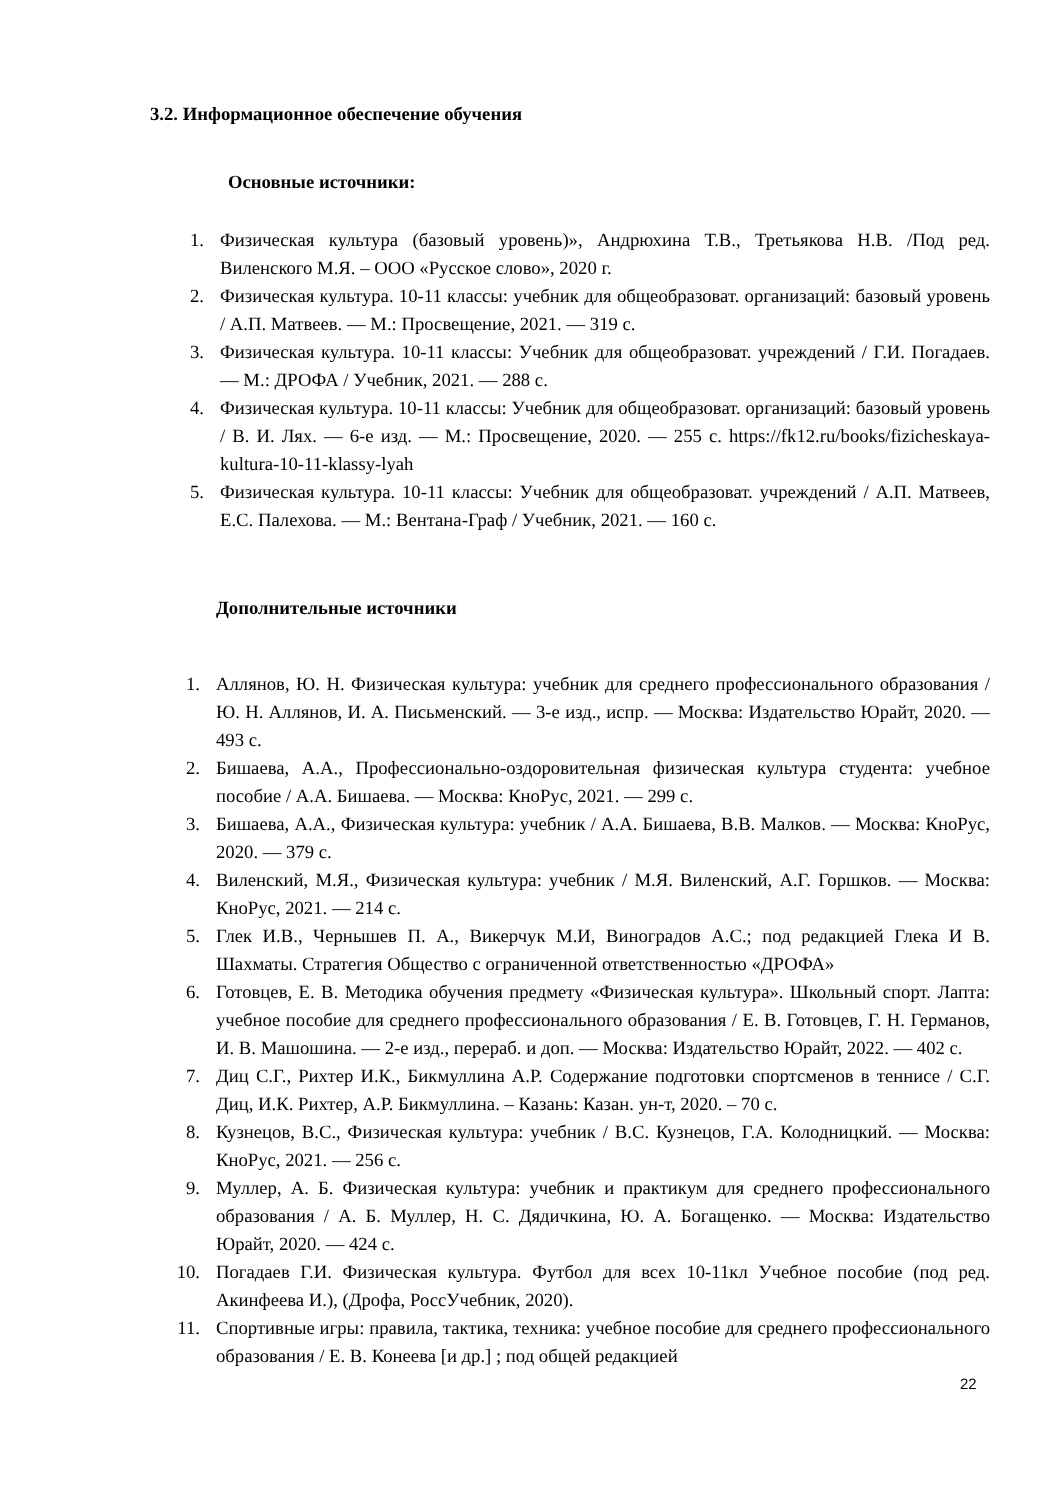3.2. Информационное обеспечение обучения
Основные источники:
1. Физическая культура (базовый уровень)», Андрюхина Т.В., Третьякова Н.В. /Под ред. Виленского М.Я. – ООО «Русское слово», 2020 г.
2. Физическая культура. 10-11 классы: учебник для общеобразоват. организаций: базовый уровень / А.П. Матвеев. — М.: Просвещение, 2021. — 319 с.
3. Физическая культура. 10-11 классы: Учебник для общеобразоват. учреждений / Г.И. Погадаев. — М.: ДРОФА / Учебник, 2021. — 288 с.
4. Физическая культура. 10-11 классы: Учебник для общеобразоват. организаций: базовый уровень / В. И. Лях. — 6-е изд. — М.: Просвещение, 2020. — 255 с. https://fk12.ru/books/fizicheskaya-kultura-10-11-klassy-lyah
5. Физическая культура. 10-11 классы: Учебник для общеобразоват. учреждений / А.П. Матвеев, Е.С. Палехова. — М.: Вентана-Граф / Учебник, 2021. — 160 с.
Дополнительные источники
1. Аллянов, Ю. Н. Физическая культура: учебник для среднего профессионального образования / Ю. Н. Аллянов, И. А. Письменский. — 3-е изд., испр. — Москва: Издательство Юрайт, 2020. — 493 с.
2. Бишаева, А.А., Профессионально-оздоровительная физическая культура студента: учебное пособие / А.А. Бишаева. — Москва: КноРус, 2021. — 299 с.
3. Бишаева, А.А., Физическая культура: учебник / А.А. Бишаева, В.В. Малков. — Москва: КноРус, 2020. — 379 с.
4. Виленский, М.Я., Физическая культура: учебник / М.Я. Виленский, А.Г. Горшков. — Москва: КноРус, 2021. — 214 с.
5. Глек И.В., Чернышев П. А., Викерчук М.И, Виноградов А.С.; под редакцией Глека И В. Шахматы. Стратегия Общество с ограниченной ответственностью «ДРОФА»
6. Готовцев, Е. В. Методика обучения предмету «Физическая культура». Школьный спорт. Лапта: учебное пособие для среднего профессионального образования / Е. В. Готовцев, Г. Н. Германов, И. В. Машошина. — 2-е изд., перераб. и доп. — Москва: Издательство Юрайт, 2022. — 402 с.
7. Диц С.Г., Рихтер И.К., Бикмуллина А.Р. Содержание подготовки спортсменов в теннисе / С.Г. Диц, И.К. Рихтер, А.Р. Бикмуллина. – Казань: Казан. ун-т, 2020. – 70 с.
8. Кузнецов, В.С., Физическая культура: учебник / В.С. Кузнецов, Г.А. Колодницкий. — Москва: КноРус, 2021. — 256 с.
9. Муллер, А. Б. Физическая культура: учебник и практикум для среднего профессионального образования / А. Б. Муллер, Н. С. Дядичкина, Ю. А. Богащенко. — Москва: Издательство Юрайт, 2020. — 424 с.
10. Погадаев Г.И. Физическая культура. Футбол для всех 10-11кл Учебное пособие (под ред. Акинфеева И.), (Дрофа, РоссУчебник, 2020).
11. Спортивные игры: правила, тактика, техника: учебное пособие для среднего профессионального образования / Е. В. Конеева [и др.] ; под общей редакцией
22